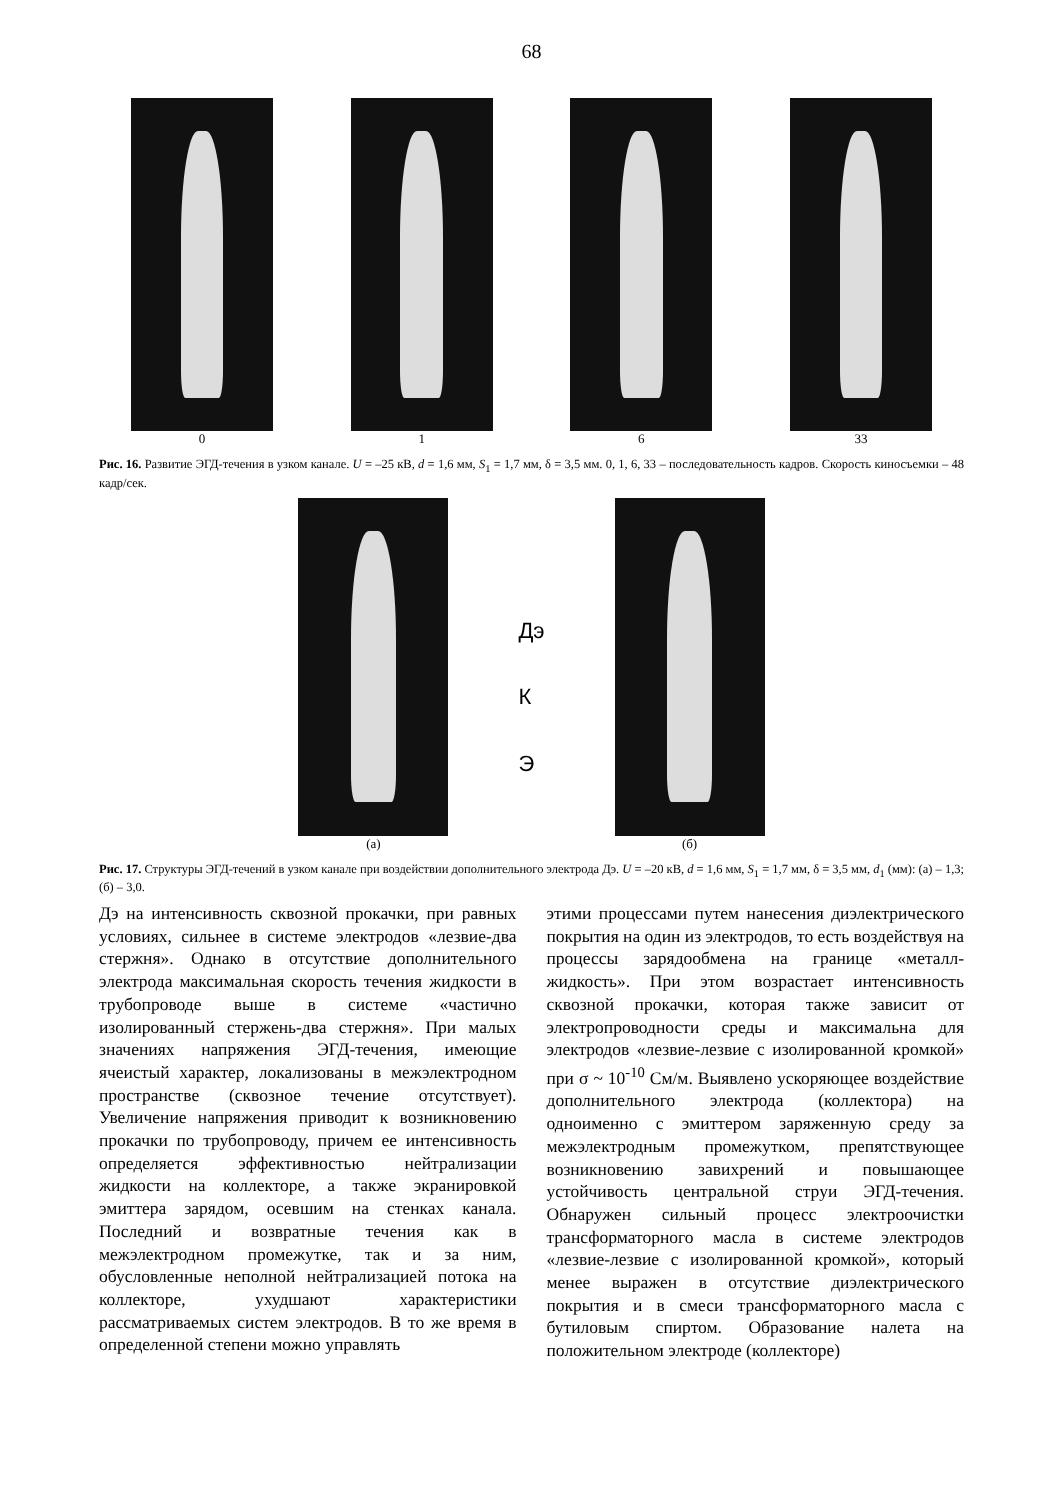68
0 1 6 33
Рис. 16. Развитие ЭГД-течения в узком канале. U = –25 кВ, d = 1,6 мм, S<sub>1</sub> = 1,7 мм, δ = 3,5 мм. 0, 1, 6, 33 – последовательность кадров. Скорость киносъемки – 48 кадр/сек.
(а)
Дэ
К
Э
(б)
Рис. 17. Структуры ЭГД-течений в узком канале при воздействии дополнительного электрода Дэ. U = –20 кВ, d = 1,6 мм, S<sub>1</sub> = 1,7 мм, δ = 3,5 мм, d<sub>1</sub> (мм): (а) – 1,3; (б) – 3,0.
Дэ на интенсивность сквозной прокачки, при равных условиях, сильнее в системе электродов «лезвие-два стержня». Однако в отсутствие дополнительного электрода максимальная скорость течения жидкости в трубопроводе выше в системе «частично изолированный стержень-два стержня». При малых значениях напряжения ЭГД-течения, имеющие ячеистый характер, локализованы в межэлектродном пространстве (сквозное течение отсутствует). Увеличение напряжения приводит к возникновению прокачки по трубопроводу, причем ее интенсивность определяется эффективностью нейтрализации жидкости на коллекторе, а также экранировкой эмиттера зарядом, осевшим на стенках канала. Последний и возвратные течения как в межэлектродном промежутке, так и за ним, обусловленные неполной нейтрализацией потока на коллекторе, ухудшают характеристики рассматриваемых систем электродов. В то же время в определенной степени можно управлять
этими процессами путем нанесения диэлектрического покрытия на один из электродов, то есть воздействуя на процессы зарядообмена на границе «металл-жидкость». При этом возрастает интенсивность сквозной прокачки, которая также зависит от электропроводности среды и максимальна для электродов «лезвие-лезвие с изолированной кромкой» при σ ~ 10<sup>-10</sup> См/м. Выявлено ускоряющее воздействие дополнительного электрода (коллектора) на одноименно с эмиттером заряженную среду за межэлектродным промежутком, препятствующее возникновению завихрений и повышающее устойчивость центральной струи ЭГД-течения. Обнаружен сильный процесс электроочистки трансформаторного масла в системе электродов «лезвие-лезвие с изолированной кромкой», который менее выражен в отсутствие диэлектрического покрытия и в смеси трансформаторного масла с бутиловым спиртом. Образование налета на положительном электроде (коллекторе)